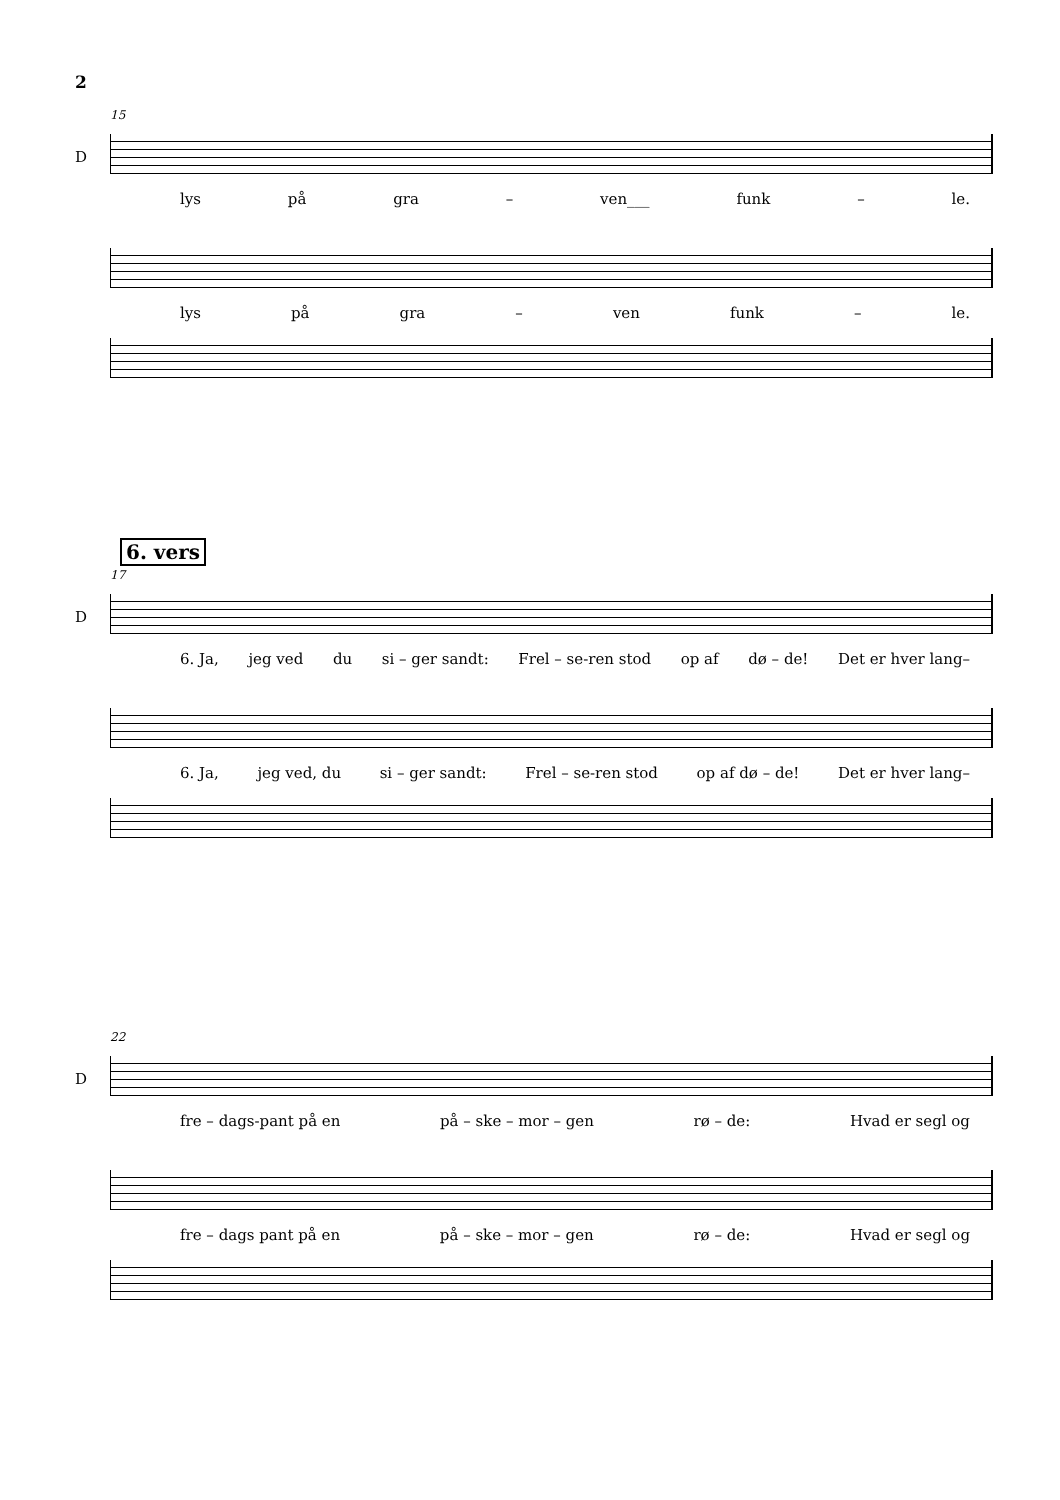2
15
D
lys på gra – ven___ funk – le.
lys på gra – ven funk – le.
6. vers
17
D
6. Ja, jeg ved du si – ger sandt: Frel – se-ren stod op af dø – de! Det er hver lang–
6. Ja, jeg ved, du si – ger sandt: Frel – se-ren stod op af dø – de! Det er hver lang–
22
D
fre – dags-pant på en på – ske – mor – gen rø – de: Hvad er segl og
fre – dags pant på en på – ske – mor – gen rø – de: Hvad er segl og